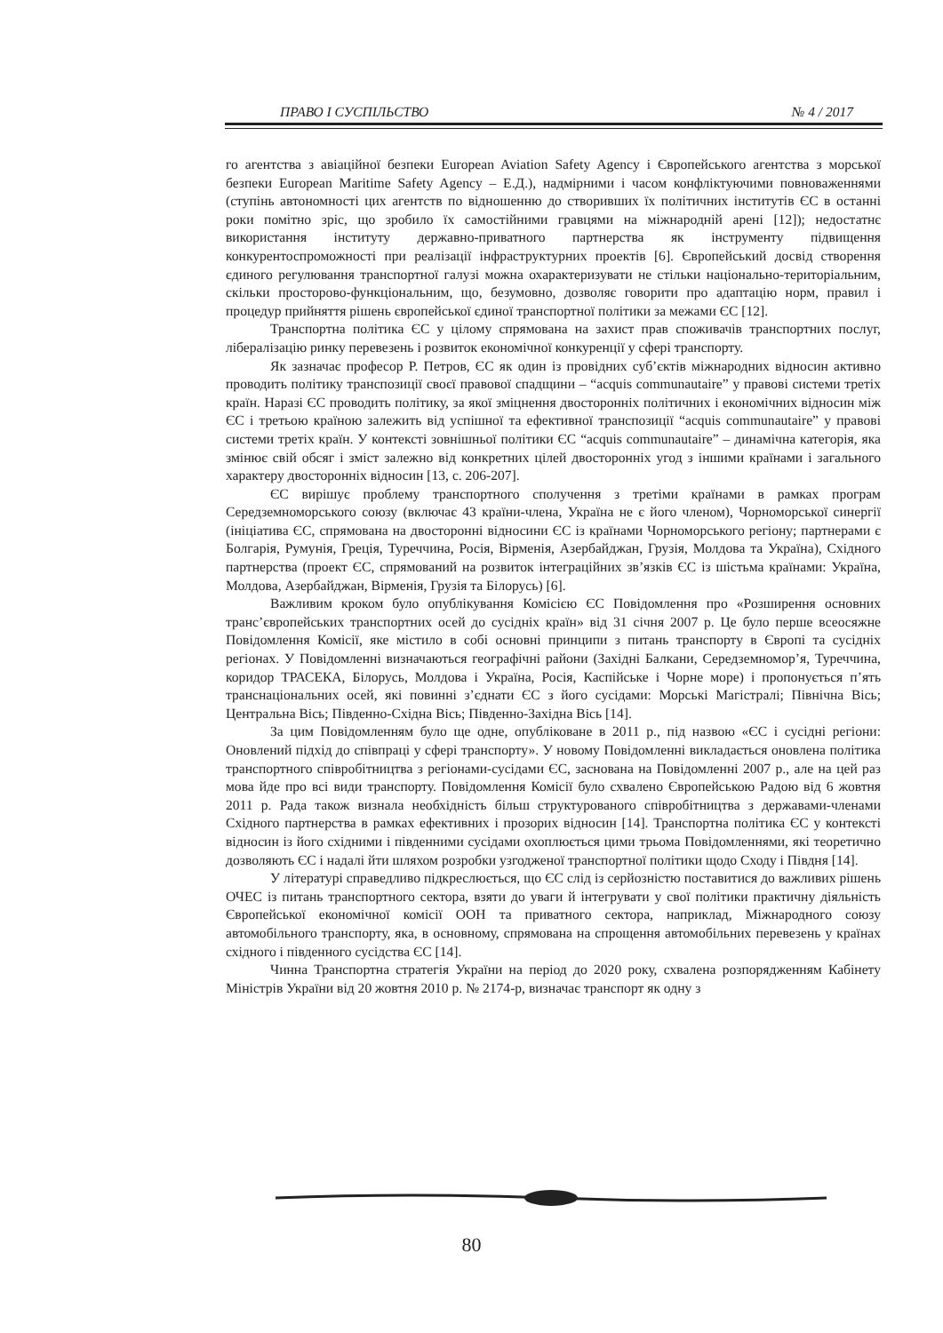ПРАВО І СУСПІЛЬСТВО № 4 / 2017
го агентства з авіаційної безпеки European Aviation Safety Agency і Європейського агентства з морської безпеки European Maritime Safety Agency – Е.Д.), надмірними і часом конфліктуючими повноваженнями (ступінь автономності цих агентств по відношенню до створивших їх політичних інститутів ЄС в останні роки помітно зріс, що зробило їх самостійними гравцями на міжнародній арені [12]); недостатнє використання інституту державно-приватного партнерства як інструменту підвищення конкурентоспроможності при реалізації інфраструктурних проектів [6]. Європейський досвід створення єдиного регулювання транспортної галузі можна охарактеризувати не стільки національно-територіальним, скільки просторово-функціональним, що, безумовно, дозволяє говорити про адаптацію норм, правил і процедур прийняття рішень європейської єдиної транспортної політики за межами ЄС [12].
Транспортна політика ЄС у цілому спрямована на захист прав споживачів транспортних послуг, лібералізацію ринку перевезень і розвиток економічної конкуренції у сфері транспорту.
Як зазначає професор Р. Петров, ЄС як один із провідних суб’єктів міжнародних відносин активно проводить політику транспозиції своєї правової спадщини – “acquis communautaire” у правові системи третіх країн. Наразі ЄС проводить політику, за якої зміцнення двосторонніх політичних і економічних відносин між ЄС і третьою країною залежить від успішної та ефективної транспозиції “acquis communautaire” у правові системи третіх країн. У контексті зовнішньої політики ЄС “acquis communautaire” – динамічна категорія, яка змінює свій обсяг і зміст залежно від конкретних цілей двосторонніх угод з іншими країнами і загального характеру двосторонніх відносин [13, с. 206-207].
ЄС вирішує проблему транспортного сполучення з третіми країнами в рамках програм Середземноморського союзу (включає 43 країни-члена, Україна не є його членом), Чорноморської синергії (ініціатива ЄС, спрямована на двосторонні відносини ЄС із країнами Чорноморського регіону; партнерами є Болгарія, Румунія, Греція, Туреччина, Росія, Вірменія, Азербайджан, Грузія, Молдова та Україна), Східного партнерства (проект ЄС, спрямований на розвиток інтеграційних зв’язків ЄС із шістьма країнами: Україна, Молдова, Азербайджан, Вірменія, Грузія та Білорусь) [6].
Важливим кроком було опублікування Комісією ЄС Повідомлення про «Розширення основних транс’європейських транспортних осей до сусідніх країн» від 31 січня 2007 р. Це було перше всеосяжне Повідомлення Комісії, яке містило в собі основні принципи з питань транспорту в Європі та сусідніх регіонах. У Повідомленні визначаються географічні райони (Західні Балкани, Середземномор’я, Туреччина, коридор ТРАСЕКА, Білорусь, Молдова і Україна, Росія, Каспійське і Чорне море) і пропонується п’ять транснаціональних осей, які повинні з’єднати ЄС з його сусідами: Морські Магістралі; Північна Вісь; Центральна Вісь; Південно-Східна Вісь; Південно-Західна Вісь [14].
За цим Повідомленням було ще одне, опубліковане в 2011 р., під назвою «ЄС і сусідні регіони: Оновлений підхід до співпраці у сфері транспорту». У новому Повідомленні викладається оновлена політика транспортного співробітництва з регіонами-сусідами ЄС, заснована на Повідомленні 2007 р., але на цей раз мова йде про всі види транспорту. Повідомлення Комісії було схвалено Європейською Радою від 6 жовтня 2011 р. Рада також визнала необхідність більш структурованого співробітництва з державами-членами Східного партнерства в рамках ефективних і прозорих відносин [14]. Транспортна політика ЄС у контексті відносин із його східними і південними сусідами охоплюється цими трьома Повідомленнями, які теоретично дозволяють ЄС і надалі йти шляхом розробки узгодженої транспортної політики щодо Сходу і Півдня [14].
У літературі справедливо підкреслюється, що ЄС слід із серйозністю поставитися до важливих рішень ОЧЕС із питань транспортного сектора, взяти до уваги й інтегрувати у свої політики практичну діяльність Європейської економічної комісії ООН та приватного сектора, наприклад, Міжнародного союзу автомобільного транспорту, яка, в основному, спрямована на спрощення автомобільних перевезень у країнах східного і південного сусідства ЄС [14].
Чинна Транспортна стратегія України на період до 2020 року, схвалена розпорядженням Кабінету Міністрів України від 20 жовтня 2010 р. № 2174-р, визначає транспорт як одну з
80